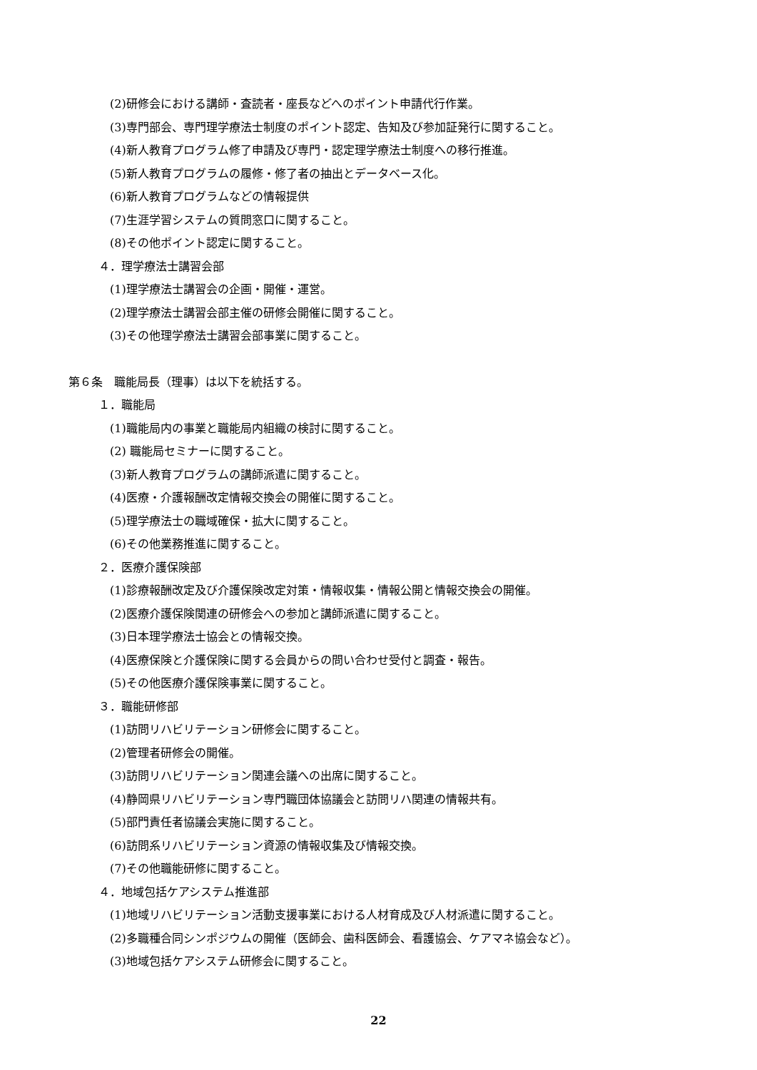(2)研修会における講師・査読者・座長などへのポイント申請代行作業。
(3)専門部会、専門理学療法士制度のポイント認定、告知及び参加証発行に関すること。
(4)新人教育プログラム修了申請及び専門・認定理学療法士制度への移行推進。
(5)新人教育プログラムの履修・修了者の抽出とデータベース化。
(6)新人教育プログラムなどの情報提供
(7)生涯学習システムの質問窓口に関すること。
(8)その他ポイント認定に関すること。
４．理学療法士講習会部
(1)理学療法士講習会の企画・開催・運営。
(2)理学療法士講習会部主催の研修会開催に関すること。
(3)その他理学療法士講習会部事業に関すること。
第６条　職能局長（理事）は以下を統括する。
１．職能局
(1)職能局内の事業と職能局内組織の検討に関すること。
(2) 職能局セミナーに関すること。
(3)新人教育プログラムの講師派遣に関すること。
(4)医療・介護報酬改定情報交換会の開催に関すること。
(5)理学療法士の職域確保・拡大に関すること。
(6)その他業務推進に関すること。
２．医療介護保険部
(1)診療報酬改定及び介護保険改定対策・情報収集・情報公開と情報交換会の開催。
(2)医療介護保険関連の研修会への参加と講師派遣に関すること。
(3)日本理学療法士協会との情報交換。
(4)医療保険と介護保険に関する会員からの問い合わせ受付と調査・報告。
(5)その他医療介護保険事業に関すること。
３．職能研修部
(1)訪問リハビリテーション研修会に関すること。
(2)管理者研修会の開催。
(3)訪問リハビリテーション関連会議への出席に関すること。
(4)静岡県リハビリテーション専門職団体協議会と訪問リハ関連の情報共有。
(5)部門責任者協議会実施に関すること。
(6)訪問系リハビリテーション資源の情報収集及び情報交換。
(7)その他職能研修に関すること。
４．地域包括ケアシステム推進部
(1)地域リハビリテーション活動支援事業における人材育成及び人材派遣に関すること。
(2)多職種合同シンポジウムの開催（医師会、歯科医師会、看護協会、ケアマネ協会など）。
(3)地域包括ケアシステム研修会に関すること。
22